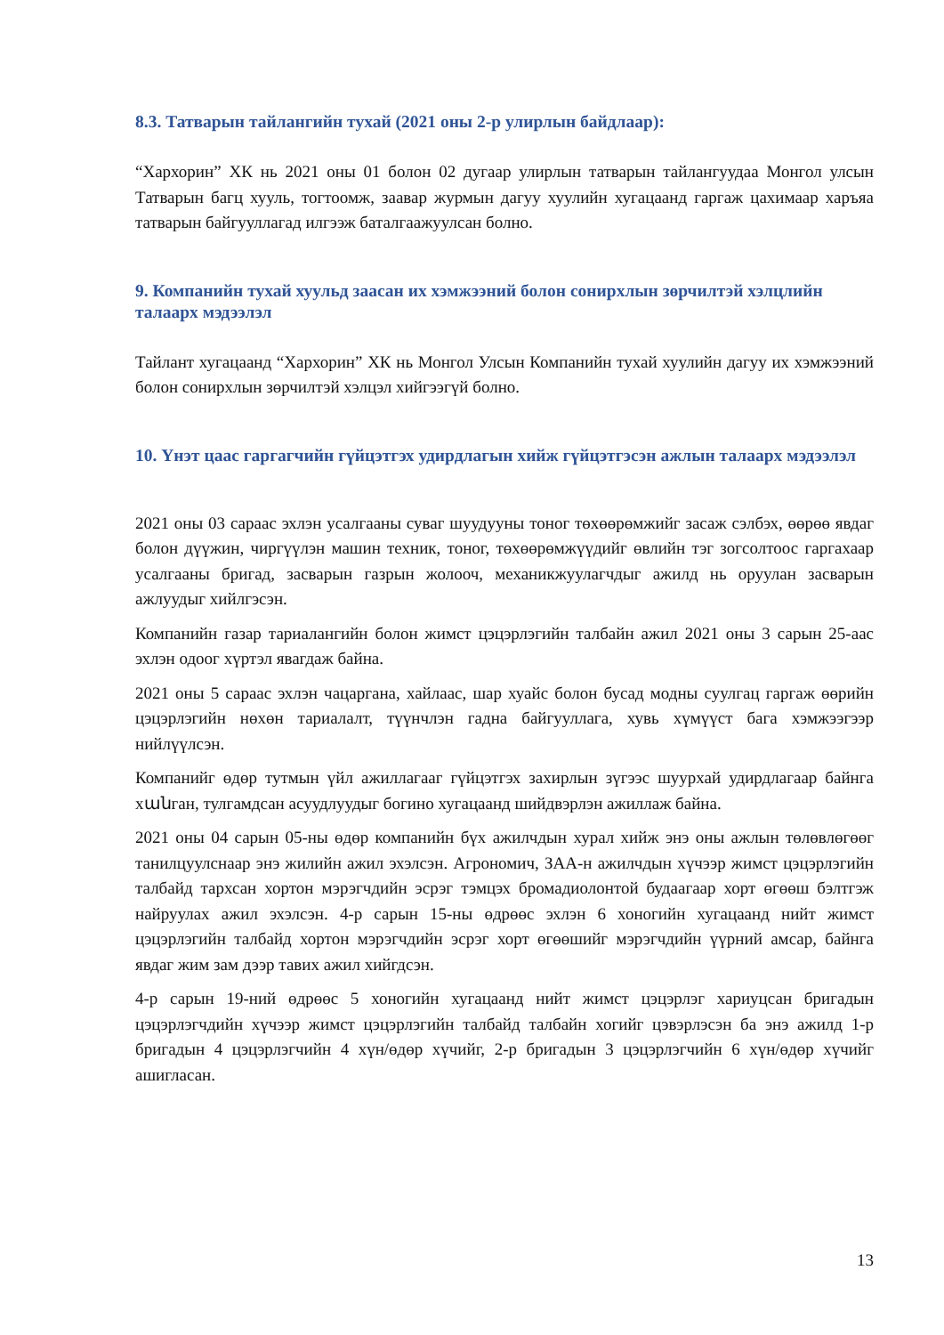8.3. Татварын тайлангийн тухай (2021 оны 2-р улирлын байдлаар):
“Хархорин” ХК нь 2021 оны 01 болон 02 дугаар улирлын татварын тайлангуудаа Монгол улсын Татварын багц хууль, тогтоомж, заавар журмын дагуу хуулийн хугацаанд гаргаж цахимаар харъяа татварын байгууллагад илгээж баталгаажуулсан болно.
9. Компанийн тухай хуульд заасан их хэмжээний болон сонирхлын зөрчилтэй хэлцлийн талаарх мэдээлэл
Тайлант хугацаанд “Хархорин” ХК нь Монгол Улсын Компанийн тухай хуулийн дагуу их хэмжээний болон сонирхлын зөрчилтэй хэлцэл хийгээгүй болно.
10. Үнэт цаас гаргагчийн гүйцэтгэх удирдлагын хийж гүйцэтгэсэн ажлын талаарх мэдээлэл
2021 оны 03 сараас эхлэн усалгааны суваг шуудууны тоног төхөөрөмжийг засаж сэлбэх, өөрөө явдаг болон дүүжин, чиргүүлэн машин техник, тоног, төхөөрөмжүүдийг өвлийн тэг зогсолтоос гаргахаар усалгааны бригад, засварын газрын жолооч, механикжуулагчдыг ажилд нь оруулан засварын ажлуудыг хийлгэсэн.
Компанийн газар тариалангийн болон жимст цэцэрлэгийн талбайн ажил 2021 оны 3 сарын 25-аас эхлэн одоог хүртэл явагдаж байна.
2021 оны 5 сараас эхлэн чацаргана, хайлаас, шар хуайс болон бусад модны суулгац гаргаж өөрийн цэцэрлэгийн нөхөн тариалалт, түүнчлэн гадна байгууллага, хувь хүмүүст бага хэмжээгээр нийлүүлсэн.
Компанийг өдөр тутмын үйл ажиллагааг гүйцэтгэх захирлын зүгээс шуурхай удирдлагаар байнга хանган, тулгамдсан асуудлуудыг богино хугацаанд шийдвэрлэн ажиллаж байна.
2021 оны 04 сарын 05-ны өдөр компанийн бүх ажилчдын хурал хийж энэ оны ажлын төлөвлөгөөг танилцуулснаар энэ жилийн ажил эхэлсэн. Агрономич, ЗАА-н ажилчдын хүчээр жимст цэцэрлэгийн талбайд тархсан хортон мэрэгчдийн эсрэг тэмцэх бромадиолонтой будаагаар хорт өгөөш бэлтгэж найруулах ажил эхэлсэн. 4-р сарын 15-ны өдрөөс эхлэн 6 хоногийн хугацаанд нийт жимст цэцэрлэгийн талбайд хортон мэрэгчдийн эсрэг хорт өгөөшийг мэрэгчдийн үүрний амсар, байнга явдаг жим зам дээр тавих ажил хийгдсэн.
4-р сарын 19-ний өдрөөс 5 хоногийн хугацаанд нийт жимст цэцэрлэг хариуцсан бригадын цэцэрлэгчдийн хүчээр жимст цэцэрлэгийн талбайд талбайн хогийг цэвэрлэсэн ба энэ ажилд 1-р бригадын 4 цэцэрлэгчийн 4 хүн/өдөр хүчийг, 2-р бригадын 3 цэцэрлэгчийн 6 хүн/өдөр хүчийг ашигласан.
13